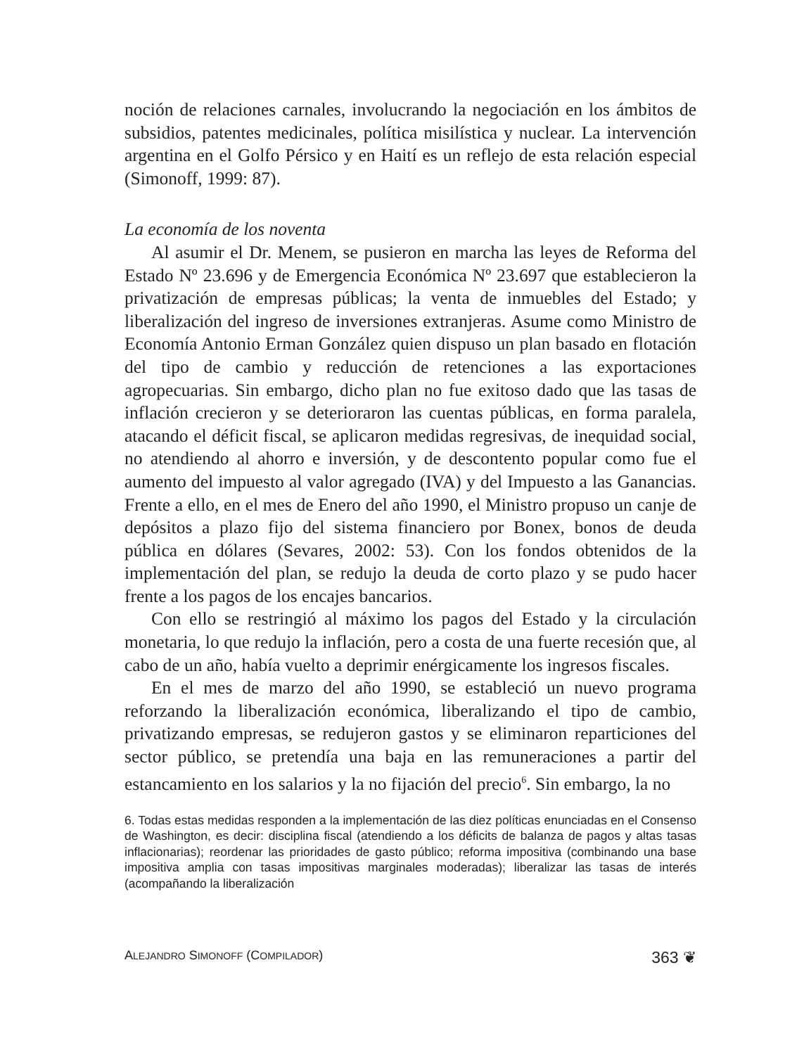noción de relaciones carnales, involucrando la negociación en los ámbitos de subsidios, patentes medicinales, política misilística y nuclear. La intervención argentina en el Golfo Pérsico y en Haití es un reflejo de esta relación especial (Simonoff, 1999: 87).
La economía de los noventa
Al asumir el Dr. Menem, se pusieron en marcha las leyes de Reforma del Estado Nº 23.696 y de Emergencia Económica Nº 23.697 que establecieron la privatización de empresas públicas; la venta de inmuebles del Estado; y liberalización del ingreso de inversiones extranjeras. Asume como Ministro de Economía Antonio Erman González quien dispuso un plan basado en flotación del tipo de cambio y reducción de retenciones a las exportaciones agropecuarias. Sin embargo, dicho plan no fue exitoso dado que las tasas de inflación crecieron y se deterioraron las cuentas públicas, en forma paralela, atacando el déficit fiscal, se aplicaron medidas regresivas, de inequidad social, no atendiendo al ahorro e inversión, y de descontento popular como fue el aumento del impuesto al valor agregado (IVA) y del Impuesto a las Ganancias. Frente a ello, en el mes de Enero del año 1990, el Ministro propuso un canje de depósitos a plazo fijo del sistema financiero por Bonex, bonos de deuda pública en dólares (Sevares, 2002: 53). Con los fondos obtenidos de la implementación del plan, se redujo la deuda de corto plazo y se pudo hacer frente a los pagos de los encajes bancarios.
Con ello se restringió al máximo los pagos del Estado y la circulación monetaria, lo que redujo la inflación, pero a costa de una fuerte recesión que, al cabo de un año, había vuelto a deprimir enérgicamente los ingresos fiscales.
En el mes de marzo del año 1990, se estableció un nuevo programa reforzando la liberalización económica, liberalizando el tipo de cambio, privatizando empresas, se redujeron gastos y se eliminaron reparticiones del sector público, se pretendía una baja en las remuneraciones a partir del estancamiento en los salarios y la no fijación del precio<sup>6</sup>. Sin embargo, la no
6. Todas estas medidas responden a la implementación de las diez políticas enunciadas en el Consenso de Washington, es decir: disciplina fiscal (atendiendo a los déficits de balanza de pagos y altas tasas inflacionarias); reordenar las prioridades de gasto público; reforma impositiva (combinando una base impositiva amplia con tasas impositivas marginales moderadas); liberalizar las tasas de interés (acompañando la liberalización
ALEJANDRO SIMONOFF (COMPILADOR) 363 ❦